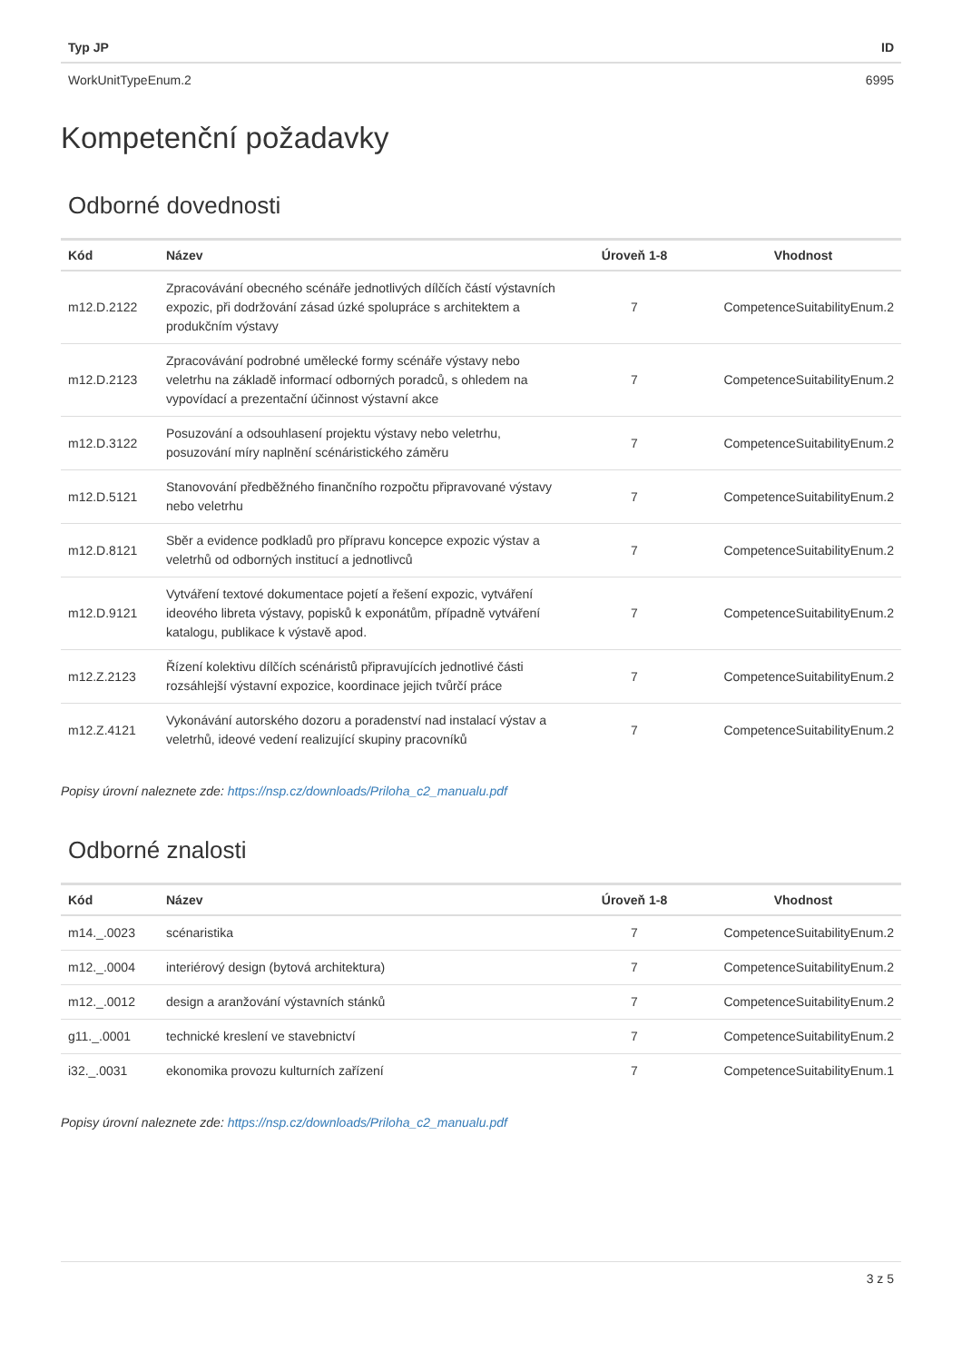| Typ JP | ID |
| --- | --- |
| WorkUnitTypeEnum.2 | 6995 |
Kompetenční požadavky
Odborné dovednosti
| Kód | Název | Úroveň 1-8 | Vhodnost |
| --- | --- | --- | --- |
| m12.D.2122 | Zpracovávání obecného scénáře jednotlivých dílčích částí výstavních expozic, při dodržování zásad úzké spolupráce s architektem a produkčním výstavy | 7 | CompetenceSuitabilityEnum.2 |
| m12.D.2123 | Zpracovávání podrobné umělecké formy scénáře výstavy nebo veletrhu na základě informací odborných poradců, s ohledem na vypovídací a prezentační účinnost výstavní akce | 7 | CompetenceSuitabilityEnum.2 |
| m12.D.3122 | Posuzování a odsouhlasení projektu výstavy nebo veletrhu, posuzování míry naplnění scénáristického záměru | 7 | CompetenceSuitabilityEnum.2 |
| m12.D.5121 | Stanovování předběžného finančního rozpočtu připravované výstavy nebo veletrhu | 7 | CompetenceSuitabilityEnum.2 |
| m12.D.8121 | Sběr a evidence podkladů pro přípravu koncepce expozic výstav a veletrhů od odborných institucí a jednotlivců | 7 | CompetenceSuitabilityEnum.2 |
| m12.D.9121 | Vytváření textové dokumentace pojetí a řešení expozic, vytváření ideového libreta výstavy, popisků k exponátům, případně vytváření katalogu, publikace k výstavě apod. | 7 | CompetenceSuitabilityEnum.2 |
| m12.Z.2123 | Řízení kolektivu dílčích scénáristů připravujících jednotlivé části rozsáhlejší výstavní expozice, koordinace jejich tvůrčí práce | 7 | CompetenceSuitabilityEnum.2 |
| m12.Z.4121 | Vykonávání autorského dozoru a poradenství nad instalací výstav a veletrhů, ideové vedení realizující skupiny pracovníků | 7 | CompetenceSuitabilityEnum.2 |
Popisy úrovní naleznete zde: https://nsp.cz/downloads/Priloha_c2_manualu.pdf
Odborné znalosti
| Kód | Název | Úroveň 1-8 | Vhodnost |
| --- | --- | --- | --- |
| m14._.0023 | scénaristika | 7 | CompetenceSuitabilityEnum.2 |
| m12._.0004 | interiérový design (bytová architektura) | 7 | CompetenceSuitabilityEnum.2 |
| m12._.0012 | design a aranžování výstavních stánků | 7 | CompetenceSuitabilityEnum.2 |
| g11._.0001 | technické kreslení ve stavebnictví | 7 | CompetenceSuitabilityEnum.2 |
| i32._.0031 | ekonomika provozu kulturních zařízení | 7 | CompetenceSuitabilityEnum.1 |
Popisy úrovní naleznete zde: https://nsp.cz/downloads/Priloha_c2_manualu.pdf
3 z 5